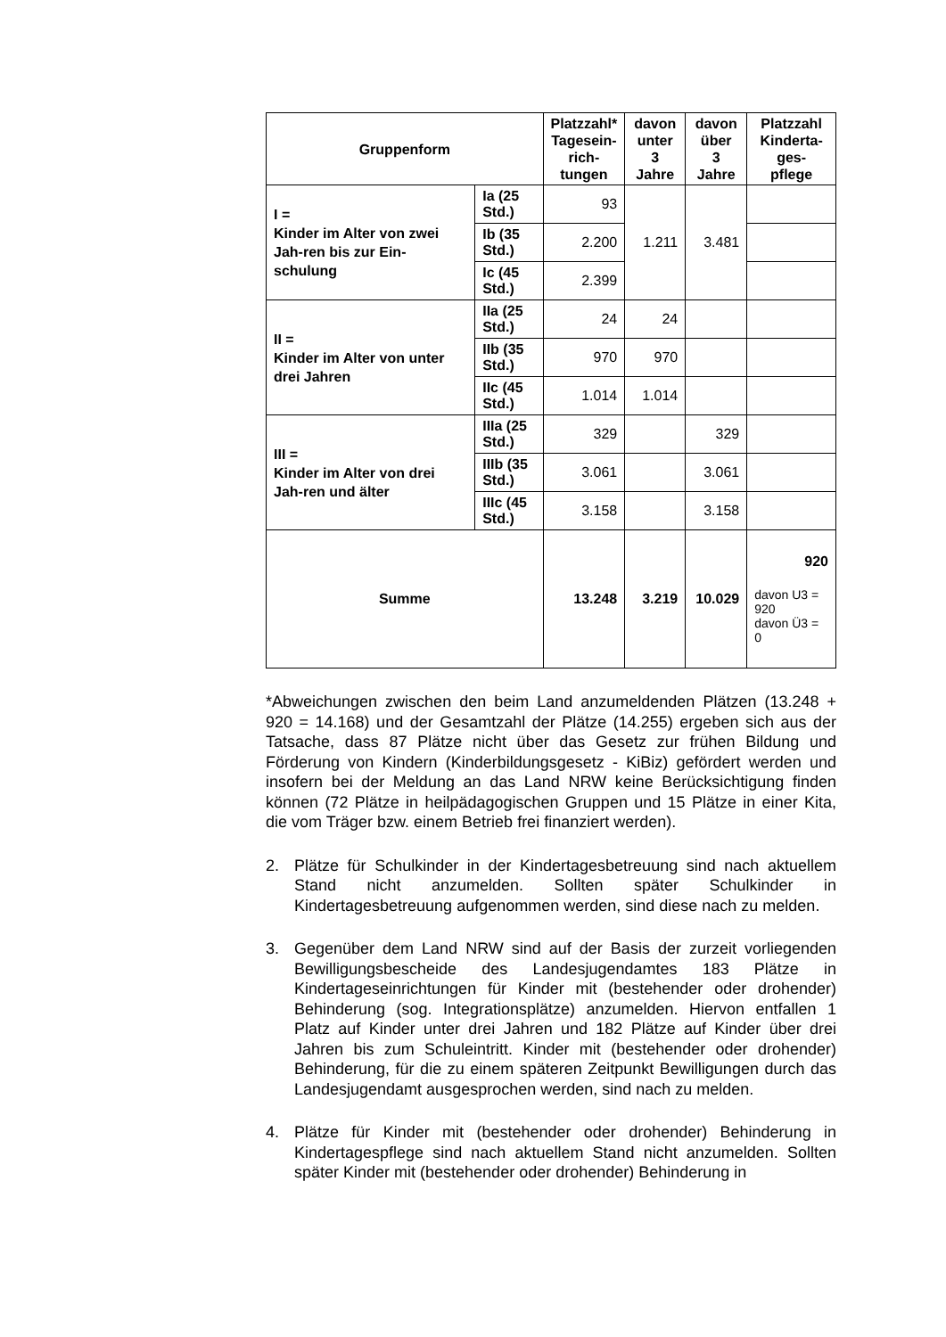| Gruppenform | | Platzzahl* Tagesein- rich- tungen | davon unter 3 Jahre | davon über 3 Jahre | Platzzahl Kinderta- ges- pflege |
| --- | --- | --- | --- | --- | --- |
| I = Kinder im Alter von zwei Jah-ren bis zur Ein-schulung | Ia (25 Std.) | 93 | 1.211 | 3.481 | |
| | Ib (35 Std.) | 2.200 | | | |
| | Ic (45 Std.) | 2.399 | | | |
| II = Kinder im Alter von unter drei Jahren | IIa (25 Std.) | 24 | 24 | | |
| | IIb (35 Std.) | 970 | 970 | | |
| | IIc (45 Std.) | 1.014 | 1.014 | | |
| III = Kinder im Alter von drei Jah-ren und älter | IIIa (25 Std.) | 329 | | 329 | |
| | IIIb (35 Std.) | 3.061 | | 3.061 | |
| | IIIc (45 Std.) | 3.158 | | 3.158 | |
| Summe | | 13.248 | 3.219 | 10.029 | 920 davon U3 = 920 davon Ü3 = 0 |
*Abweichungen zwischen den beim Land anzumeldenden Plätzen (13.248 + 920 = 14.168) und der Gesamtzahl der Plätze (14.255) ergeben sich aus der Tatsache, dass 87 Plätze nicht über das Gesetz zur frühen Bildung und Förderung von Kindern (Kinderbildungsgesetz - KiBiz) gefördert werden und insofern bei der Meldung an das Land NRW keine Berücksichtigung finden können (72 Plätze in heilpädagogischen Gruppen und 15 Plätze in einer Kita, die vom Träger bzw. einem Betrieb frei finanziert werden).
2. Plätze für Schulkinder in der Kindertagesbetreuung sind nach aktuellem Stand nicht anzumelden. Sollten später Schulkinder in Kindertagesbetreuung aufgenommen werden, sind diese nach zu melden.
3. Gegenüber dem Land NRW sind auf der Basis der zurzeit vorliegenden Bewilligungsbescheide des Landesjugendamtes 183 Plätze in Kindertageseinrichtungen für Kinder mit (bestehender oder drohender) Behinderung (sog. Integrationsplätze) anzumelden. Hiervon entfallen 1 Platz auf Kinder unter drei Jahren und 182 Plätze auf Kinder über drei Jahren bis zum Schuleintritt. Kinder mit (bestehender oder drohender) Behinderung, für die zu einem späteren Zeitpunkt Bewilligungen durch das Landesjugendamt ausgesprochen werden, sind nach zu melden.
4. Plätze für Kinder mit (bestehender oder drohender) Behinderung in Kindertagespflege sind nach aktuellem Stand nicht anzumelden. Sollten später Kinder mit (bestehender oder drohender) Behinderung in